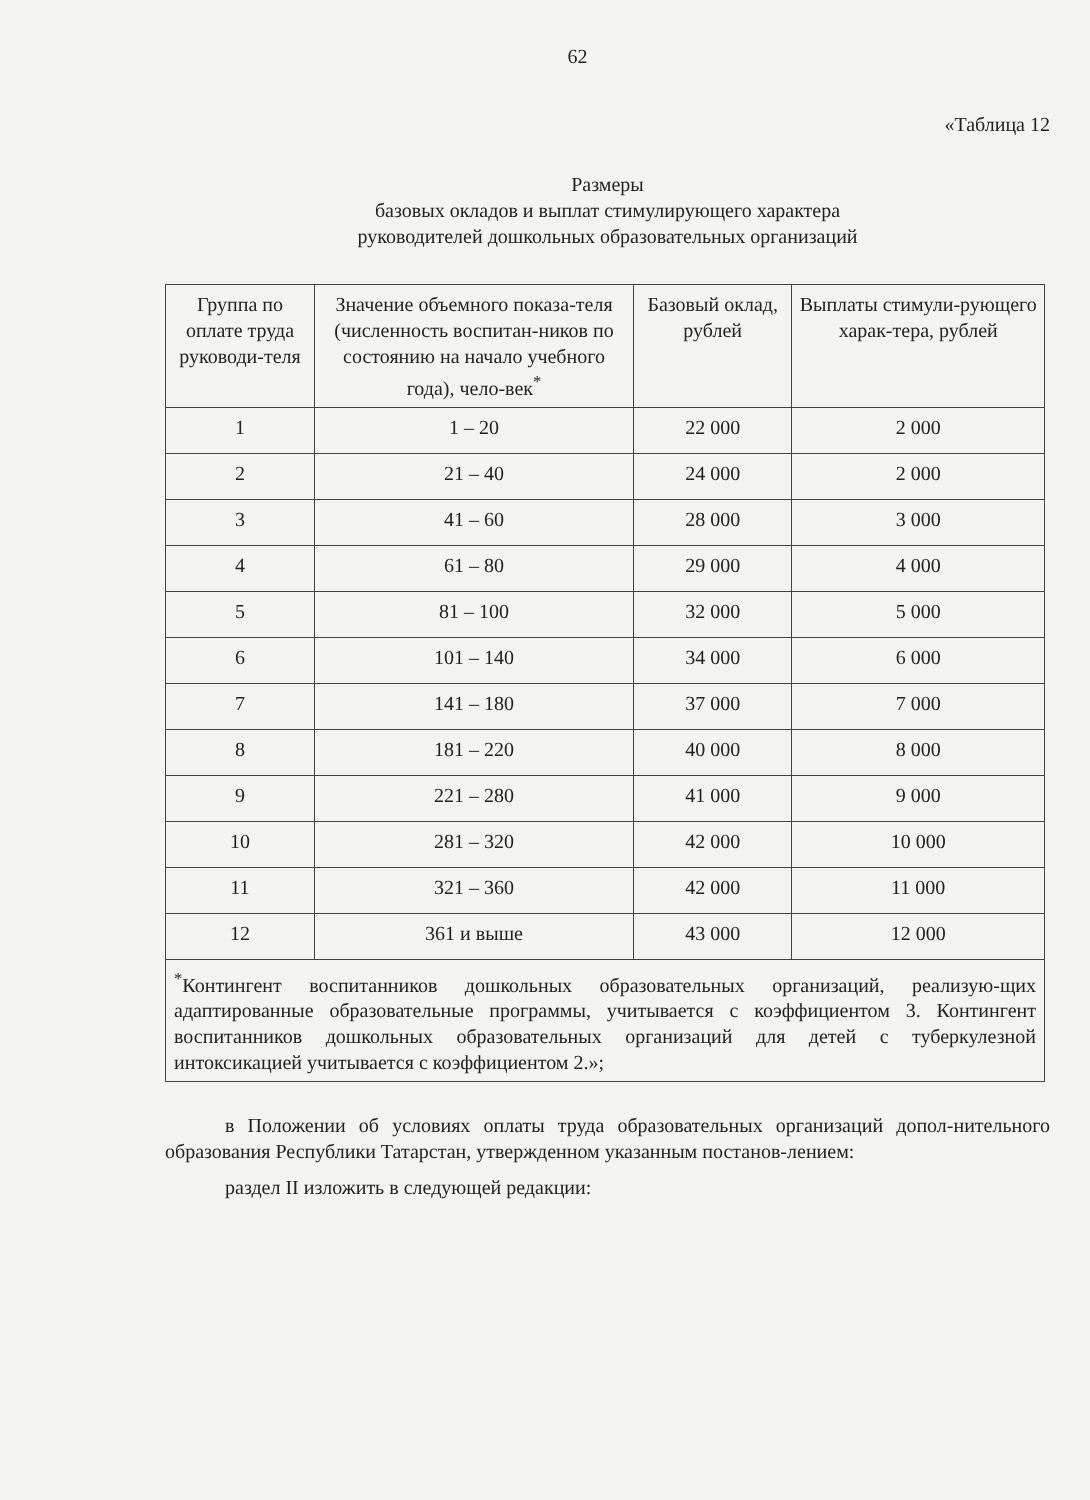62
«Таблица 12
Размеры
базовых окладов и выплат стимулирующего характера
руководителей дошкольных образовательных организаций
| Группа по оплате труда руководи-теля | Значение объемного показа-теля (численность воспитан-ников по состоянию на начало учебного года), чело-век<sup>*</sup> | Базовый оклад, рублей | Выплаты стимули-рующего харак-тера, рублей |
| --- | --- | --- | --- |
| 1 | 1 – 20 | 22 000 | 2 000 |
| 2 | 21 – 40 | 24 000 | 2 000 |
| 3 | 41 – 60 | 28 000 | 3 000 |
| 4 | 61 – 80 | 29 000 | 4 000 |
| 5 | 81 – 100 | 32 000 | 5 000 |
| 6 | 101 – 140 | 34 000 | 6 000 |
| 7 | 141 – 180 | 37 000 | 7 000 |
| 8 | 181 – 220 | 40 000 | 8 000 |
| 9 | 221 – 280 | 41 000 | 9 000 |
| 10 | 281 – 320 | 42 000 | 10 000 |
| 11 | 321 – 360 | 42 000 | 11 000 |
| 12 | 361 и выше | 43 000 | 12 000 |
| <sup>*</sup> Контингент воспитанников дошкольных образовательных организаций, реализую-щих адаптированные образовательные программы, учитывается с коэффициентом 3. Контингент воспитанников дошкольных образовательных организаций для детей с туберкулезной интоксикацией учитывается с коэффициентом 2.»; | | | |
в Положении об условиях оплаты труда образовательных организаций допол-нительного образования Республики Татарстан, утвержденном указанным постанов-лением:
раздел II изложить в следующей редакции: